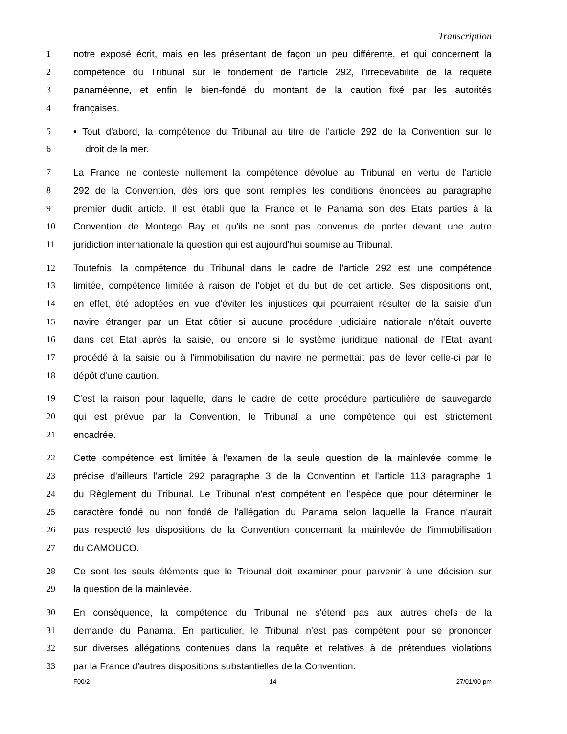Transcription
1 notre exposé écrit, mais en les présentant de façon un peu différente, et qui concernent la
2 compétence du Tribunal sur le fondement de l'article 292, l'irrecevabilité de la requête
3 panaméenne, et enfin le bien-fondé du montant de la caution fixé par les autorités
4 françaises.
5 • Tout d'abord, la compétence du Tribunal au titre de l'article 292 de la Convention sur le
6 droit de la mer.
7 La France ne conteste nullement la compétence dévolue au Tribunal en vertu de l'article
8 292 de la Convention, dès lors que sont remplies les conditions énoncées au paragraphe
9 premier dudit article. Il est établi que la France et le Panama son des Etats parties à la
10 Convention de Montego Bay et qu'ils ne sont pas convenus de porter devant une autre
11 juridiction internationale la question qui est aujourd'hui soumise au Tribunal.
12 Toutefois, la compétence du Tribunal dans le cadre de l'article 292 est une compétence
13 limitée, compétence limitée à raison de l'objet et du but de cet article. Ses dispositions ont,
14 en effet, été adoptées en vue d'éviter les injustices qui pourraient résulter de la saisie d'un
15 navire étranger par un Etat côtier si aucune procédure judiciaire nationale n'était ouverte
16 dans cet Etat après la saisie, ou encore si le système juridique national de l'Etat ayant
17 procédé à la saisie ou à l'immobilisation du navire ne permettait pas de lever celle-ci par le
18 dépôt d'une caution.
19 C'est la raison pour laquelle, dans le cadre de cette procédure particulière de sauvegarde
20 qui est prévue par la Convention, le Tribunal a une compétence qui est strictement
21 encadrée.
22 Cette compétence est limitée à l'examen de la seule question de la mainlevée comme le
23 précise d'ailleurs l'article 292 paragraphe 3 de la Convention et l'article 113 paragraphe 1
24 du Règlement du Tribunal. Le Tribunal n'est compétent en l'espèce que pour déterminer le
25 caractère fondé ou non fondé de l'allégation du Panama selon laquelle la France n'aurait
26 pas respecté les dispositions de la Convention concernant la mainlevée de l'immobilisation
27 du CAMOUCO.
28 Ce sont les seuls éléments que le Tribunal doit examiner pour parvenir à une décision sur
29 la question de la mainlevée.
30 En conséquence, la compétence du Tribunal ne s'étend pas aux autres chefs de la
31 demande du Panama. En particulier, le Tribunal n'est pas compétent pour se prononcer
32 sur diverses allégations contenues dans la requête et relatives à de prétendues violations
33 par la France d'autres dispositions substantielles de la Convention.
F00/2 14 27/01/00 pm